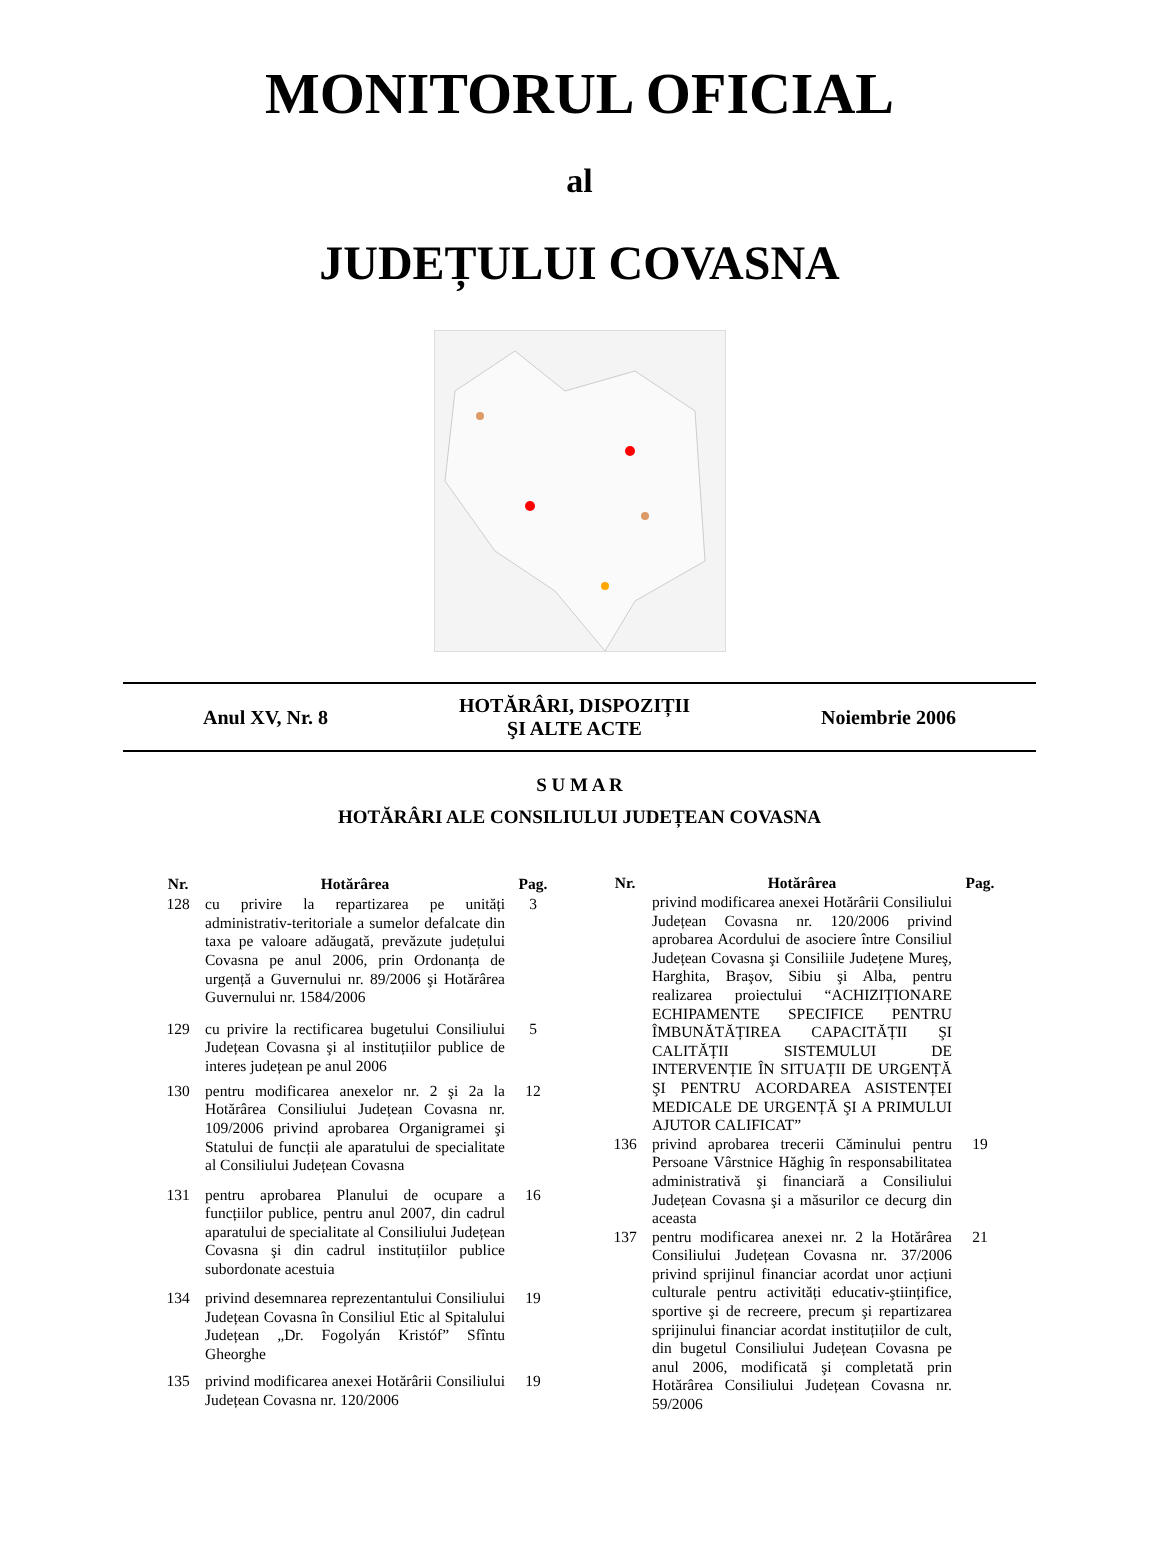MONITORUL OFICIAL
al
JUDEȚULUI COVASNA
Anul XV, Nr. 8 HOTĂRÂRI, DISPOZIȚII
ŞI ALTE ACTE Noiembrie 2006
S U M A R
HOTĂRÂRI ALE CONSILIULUI JUDEȚEAN COVASNA
| Nr. | Hotărârea | Pag. |
| --- | --- | --- |
| 128 | cu privire la repartizarea pe unități administrativ-teritoriale a sumelor defalcate din taxa pe valoare adăugată, prevăzute județului Covasna pe anul 2006, prin Ordonanța de urgență a Guvernului nr. 89/2006 şi Hotărârea Guvernului nr. 1584/2006 | 3 |
| 129 | cu privire la rectificarea bugetului Consiliului Județean Covasna şi al instituțiilor publice de interes județean pe anul 2006 | 5 |
| 130 | pentru modificarea anexelor nr. 2 şi 2a la Hotărârea Consiliului Județean Covasna nr. 109/2006 privind aprobarea Organigramei şi Statului de funcții ale aparatului de specialitate al Consiliului Județean Covasna | 12 |
| 131 | pentru aprobarea Planului de ocupare a funcțiilor publice, pentru anul 2007, din cadrul aparatului de specialitate al Consiliului Județean Covasna şi din cadrul instituțiilor publice subordonate acestuia | 16 |
| 134 | privind desemnarea reprezentantului Consiliului Județean Covasna în Consiliul Etic al Spitalului Județean „Dr. Fogolyán Kristóf” Sfîntu Gheorghe | 19 |
| 135 | privind modificarea anexei Hotărârii Consiliului Județean Covasna nr. 120/2006 | 19 |
| Nr. | Hotărârea | Pag. |
| --- | --- | --- |
| | privind modificarea anexei Hotărârii Consiliului Județean Covasna nr. 120/2006 privind aprobarea Acordului de asociere între Consiliul Județean Covasna şi Consiliile Județene Mureş, Harghita, Braşov, Sibiu şi Alba, pentru realizarea proiectului “ACHIZIȚIONARE ECHIPAMENTE SPECIFICE PENTRU ÎMBUNĂTĂȚIREA CAPACITĂȚII ŞI CALITĂȚII SISTEMULUI DE INTERVENȚIE ÎN SITUAȚII DE URGENȚĂ ŞI PENTRU ACORDAREA ASISTENȚEI MEDICALE DE URGENȚĂ ŞI A PRIMULUI AJUTOR CALIFICAT” | |
| 136 | privind aprobarea trecerii Căminului pentru Persoane Vârstnice Hăghig în responsabilitatea administrativă şi financiară a Consiliului Județean Covasna şi a măsurilor ce decurg din aceasta | 19 |
| 137 | pentru modificarea anexei nr. 2 la Hotărârea Consiliului Județean Covasna nr. 37/2006 privind sprijinul financiar acordat unor acțiuni culturale pentru activități educativ-ştiințifice, sportive şi de recreere, precum şi repartizarea sprijinului financiar acordat instituțiilor de cult, din bugetul Consiliului Județean Covasna pe anul 2006, modificată şi completată prin Hotărârea Consiliului Județean Covasna nr. 59/2006 | 21 |